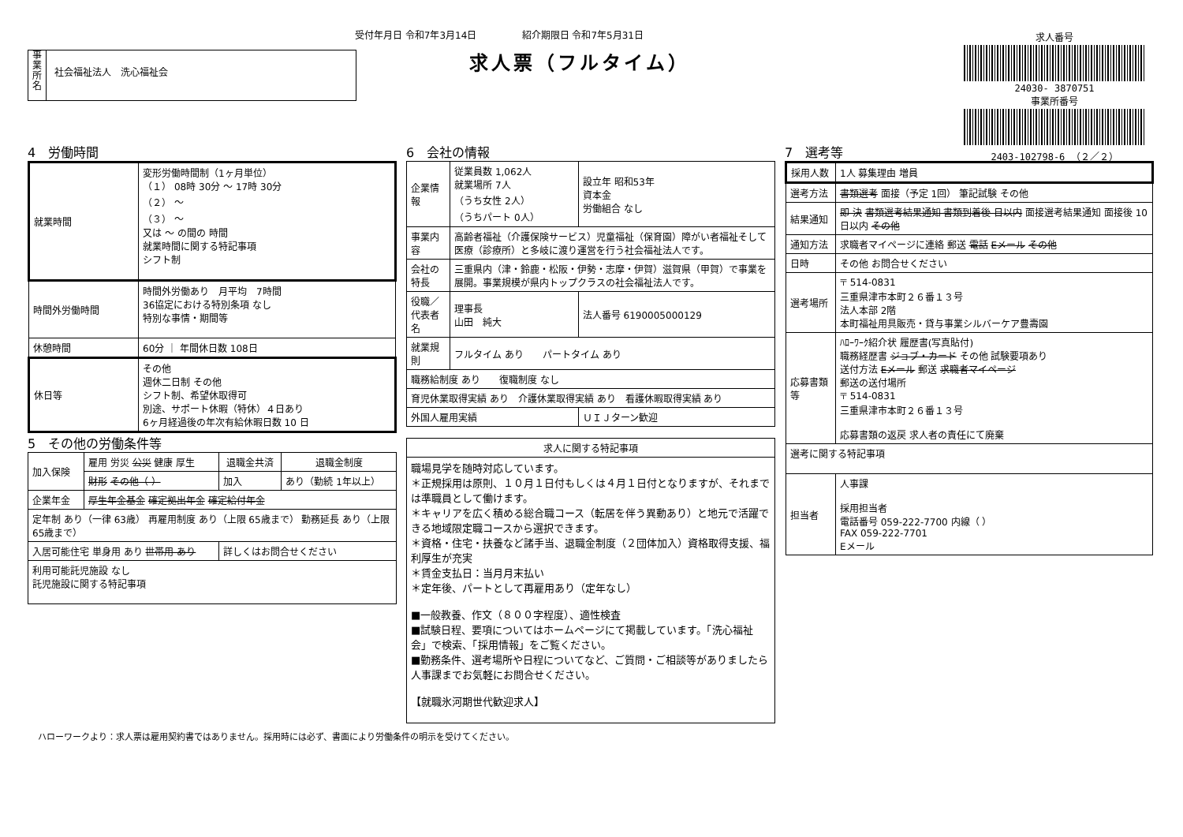受付年月日 令和7年3月14日 紹介期限日 令和7年5月31日
求人票（フルタイム）
事業所名
社会福祉法人　洗心福祉会
求人番号
24030- 3870751
事業所番号
2403-102798-6 （２／２）
4　労働時間
| 就業時間 | 変形労働時間制（1ヶ月単位） （１） 08時 30分 〜 17時 30分 （２） 〜 （３） 〜 又は 〜 の間の 時間 就業時間に関する特記事項 シフト制 |
| 時間外労働時間 | 時間外労働あり 月平均 7時間 36協定における特別条項 なし 特別な事情・期間等 |
| 休憩時間 | 60分 ｜ 年間休日数 108日 |
| 休日等 | その他 週休二日制 その他 シフト制、希望休取得可 別途、サポート休暇（特休）４日あり 6ヶ月経過後の年次有給休暇日数 10 日 |
5　その他の労働条件等
| 加入保険 | 雇用 労災 公災 健康 厚生 | 退職金共済 | 退職金制度 |
| | 財形 その他（ ） | 加入 | あり（勤続 1年以上） |
| 企業年金 | 厚生年金基金 確定拠出年金 確定給付年金 | | |
| 定年制 あり（一律 63歳） 再雇用制度 あり（上限 65歳まで） 勤務延長 あり（上限 65歳まで） | | | |
| 入居可能住宅 単身用 あり 世帯用 あり | | 詳しくはお問合せください | |
| 利用可能託児施設 なし 託児施設に関する特記事項 | | | |
6　会社の情報
| 企業情報 | 従業員数 1,062人 就業場所 7人 （うち女性 2人） （うちパート 0人） | 設立年 昭和53年 資本金 労働組合 なし |
| 事業内容 | 高齢者福祉（介護保険サービス）児童福祉（保育園）障がい者福祉そして医療（診療所）と多岐に渡り運営を行う社会福祉法人です。 | |
| 会社の特長 | 三重県内（津・鈴鹿・松阪・伊勢・志摩・伊賀）滋賀県（甲賀）で事業を展開。事業規模が県内トップクラスの社会福祉法人です。 | |
| 役職／代表者名 | 理事長 山田 純大 | 法人番号 6190005000129 |
| 就業規則 | フルタイム あり パートタイム あり | |
| 職務給制度 あり 復職制度 なし | | |
| 育児休業取得実績 あり 介護休業取得実績 あり 看護休暇取得実績 あり | | |
| 外国人雇用実績 | | ＵＩＪターン歓迎 |
| 求人に関する特記事項 |
| --- |
| 職場見学を随時対応しています。 ＊正規採用は原則、１０月１日付もしくは４月１日付となりますが、それまでは準職員として働けます。 ＊キャリアを広く積める総合職コース（転居を伴う異動あり）と地元で活躍できる地域限定職コースから選択できます。 ＊資格・住宅・扶養など諸手当、退職金制度（２団体加入）資格取得支援、福利厚生が充実 ＊賃金支払日：当月月末払い ＊定年後、パートとして再雇用あり（定年なし） ■一般教養、作文（８００字程度）、適性検査 ■試験日程、要項についてはホームページにて掲載しています。「洗心福祉会」で検索、「採用情報」をご覧ください。 ■勤務条件、選考場所や日程についてなど、ご質問・ご相談等がありましたら人事課までお気軽にお問合せください。 【就職氷河期世代歓迎求人】 |
7　選考等
| 採用人数 | 1人 募集理由 増員 |
| 選考方法 | 書類選考 面接（予定 1回） 筆記試験 その他 |
| 結果通知 | 即 決 書類選考結果通知 書類到着後 日以内 面接選考結果通知 面接後 10日以内 その他 |
| 通知方法 | 求職者マイページに連絡 郵送 電話 Eメール その他 |
| 日時 | その他 お問合せください |
| 選考場所 | 〒 514-0831 三重県津市本町２６番１３号 法人本部 2階 本町福祉用具販売・貸与事業シルバーケア豊壽園 |
| 応募書類等 | ﾊﾛｰﾜｰｸ紹介状 履歴書(写真貼付) 職務経歴書 ジョブ・カード その他 試験要項あり 送付方法 Eメール 郵送 求職者マイページ 郵送の送付場所 〒 514-0831 三重県津市本町２６番１３号 応募書類の返戻 求人者の責任にて廃棄 |
| 選考に関する特記事項 | |
| 担当者 | 人事課 採用担当者 電話番号 059-222-7700 内線（ ） FAX 059-222-7701 Eメール |
ハローワークより：求人票は雇用契約書ではありません。採用時には必ず、書面により労働条件の明示を受けてください。